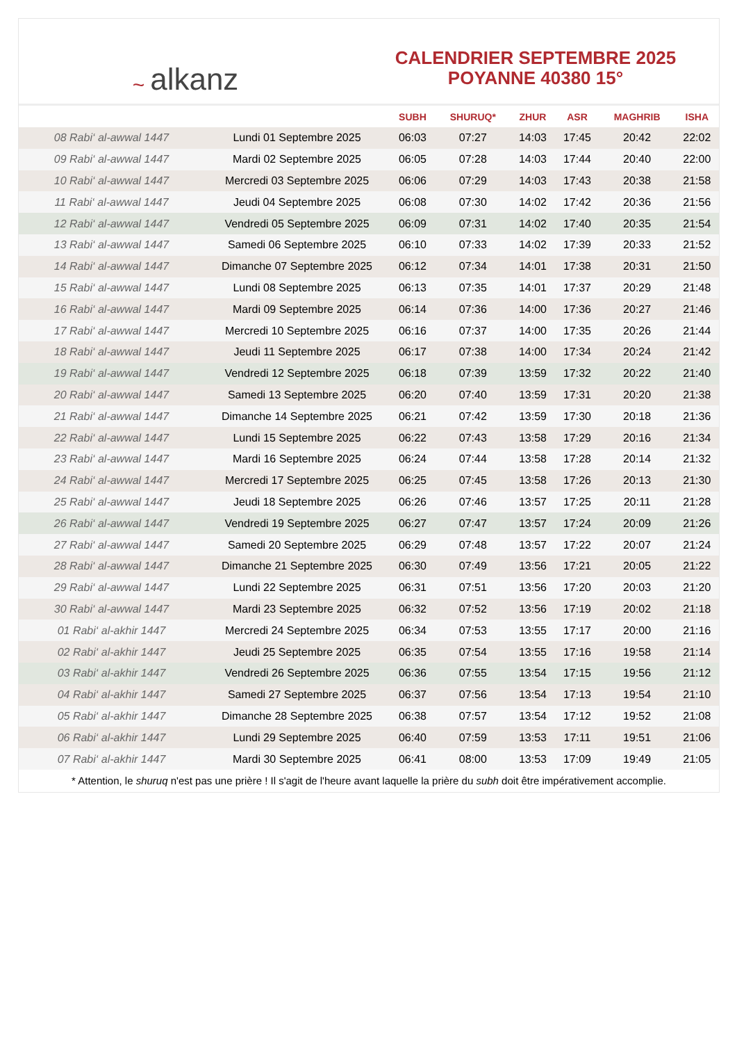~ alkanz
CALENDRIER SEPTEMBRE 2025
POYANNE 40380 15°
| | | SUBH | SHURUQ* | ZHUR | ASR | MAGHRIB | ISHA |
| --- | --- | --- | --- | --- | --- | --- | --- |
| 08 Rabi‘ al-awwal 1447 | Lundi 01 Septembre 2025 | 06:03 | 07:27 | 14:03 | 17:45 | 20:42 | 22:02 |
| 09 Rabi‘ al-awwal 1447 | Mardi 02 Septembre 2025 | 06:05 | 07:28 | 14:03 | 17:44 | 20:40 | 22:00 |
| 10 Rabi‘ al-awwal 1447 | Mercredi 03 Septembre 2025 | 06:06 | 07:29 | 14:03 | 17:43 | 20:38 | 21:58 |
| 11 Rabi‘ al-awwal 1447 | Jeudi 04 Septembre 2025 | 06:08 | 07:30 | 14:02 | 17:42 | 20:36 | 21:56 |
| 12 Rabi‘ al-awwal 1447 | Vendredi 05 Septembre 2025 | 06:09 | 07:31 | 14:02 | 17:40 | 20:35 | 21:54 |
| 13 Rabi‘ al-awwal 1447 | Samedi 06 Septembre 2025 | 06:10 | 07:33 | 14:02 | 17:39 | 20:33 | 21:52 |
| 14 Rabi‘ al-awwal 1447 | Dimanche 07 Septembre 2025 | 06:12 | 07:34 | 14:01 | 17:38 | 20:31 | 21:50 |
| 15 Rabi‘ al-awwal 1447 | Lundi 08 Septembre 2025 | 06:13 | 07:35 | 14:01 | 17:37 | 20:29 | 21:48 |
| 16 Rabi‘ al-awwal 1447 | Mardi 09 Septembre 2025 | 06:14 | 07:36 | 14:00 | 17:36 | 20:27 | 21:46 |
| 17 Rabi‘ al-awwal 1447 | Mercredi 10 Septembre 2025 | 06:16 | 07:37 | 14:00 | 17:35 | 20:26 | 21:44 |
| 18 Rabi‘ al-awwal 1447 | Jeudi 11 Septembre 2025 | 06:17 | 07:38 | 14:00 | 17:34 | 20:24 | 21:42 |
| 19 Rabi‘ al-awwal 1447 | Vendredi 12 Septembre 2025 | 06:18 | 07:39 | 13:59 | 17:32 | 20:22 | 21:40 |
| 20 Rabi‘ al-awwal 1447 | Samedi 13 Septembre 2025 | 06:20 | 07:40 | 13:59 | 17:31 | 20:20 | 21:38 |
| 21 Rabi‘ al-awwal 1447 | Dimanche 14 Septembre 2025 | 06:21 | 07:42 | 13:59 | 17:30 | 20:18 | 21:36 |
| 22 Rabi‘ al-awwal 1447 | Lundi 15 Septembre 2025 | 06:22 | 07:43 | 13:58 | 17:29 | 20:16 | 21:34 |
| 23 Rabi‘ al-awwal 1447 | Mardi 16 Septembre 2025 | 06:24 | 07:44 | 13:58 | 17:28 | 20:14 | 21:32 |
| 24 Rabi‘ al-awwal 1447 | Mercredi 17 Septembre 2025 | 06:25 | 07:45 | 13:58 | 17:26 | 20:13 | 21:30 |
| 25 Rabi‘ al-awwal 1447 | Jeudi 18 Septembre 2025 | 06:26 | 07:46 | 13:57 | 17:25 | 20:11 | 21:28 |
| 26 Rabi‘ al-awwal 1447 | Vendredi 19 Septembre 2025 | 06:27 | 07:47 | 13:57 | 17:24 | 20:09 | 21:26 |
| 27 Rabi‘ al-awwal 1447 | Samedi 20 Septembre 2025 | 06:29 | 07:48 | 13:57 | 17:22 | 20:07 | 21:24 |
| 28 Rabi‘ al-awwal 1447 | Dimanche 21 Septembre 2025 | 06:30 | 07:49 | 13:56 | 17:21 | 20:05 | 21:22 |
| 29 Rabi‘ al-awwal 1447 | Lundi 22 Septembre 2025 | 06:31 | 07:51 | 13:56 | 17:20 | 20:03 | 21:20 |
| 30 Rabi‘ al-awwal 1447 | Mardi 23 Septembre 2025 | 06:32 | 07:52 | 13:56 | 17:19 | 20:02 | 21:18 |
| 01 Rabi‘ al-akhir 1447 | Mercredi 24 Septembre 2025 | 06:34 | 07:53 | 13:55 | 17:17 | 20:00 | 21:16 |
| 02 Rabi‘ al-akhir 1447 | Jeudi 25 Septembre 2025 | 06:35 | 07:54 | 13:55 | 17:16 | 19:58 | 21:14 |
| 03 Rabi‘ al-akhir 1447 | Vendredi 26 Septembre 2025 | 06:36 | 07:55 | 13:54 | 17:15 | 19:56 | 21:12 |
| 04 Rabi‘ al-akhir 1447 | Samedi 27 Septembre 2025 | 06:37 | 07:56 | 13:54 | 17:13 | 19:54 | 21:10 |
| 05 Rabi‘ al-akhir 1447 | Dimanche 28 Septembre 2025 | 06:38 | 07:57 | 13:54 | 17:12 | 19:52 | 21:08 |
| 06 Rabi‘ al-akhir 1447 | Lundi 29 Septembre 2025 | 06:40 | 07:59 | 13:53 | 17:11 | 19:51 | 21:06 |
| 07 Rabi‘ al-akhir 1447 | Mardi 30 Septembre 2025 | 06:41 | 08:00 | 13:53 | 17:09 | 19:49 | 21:05 |
* Attention, le shuruq n'est pas une prière ! Il s'agit de l'heure avant laquelle la prière du subh doit être impérativement accomplie.